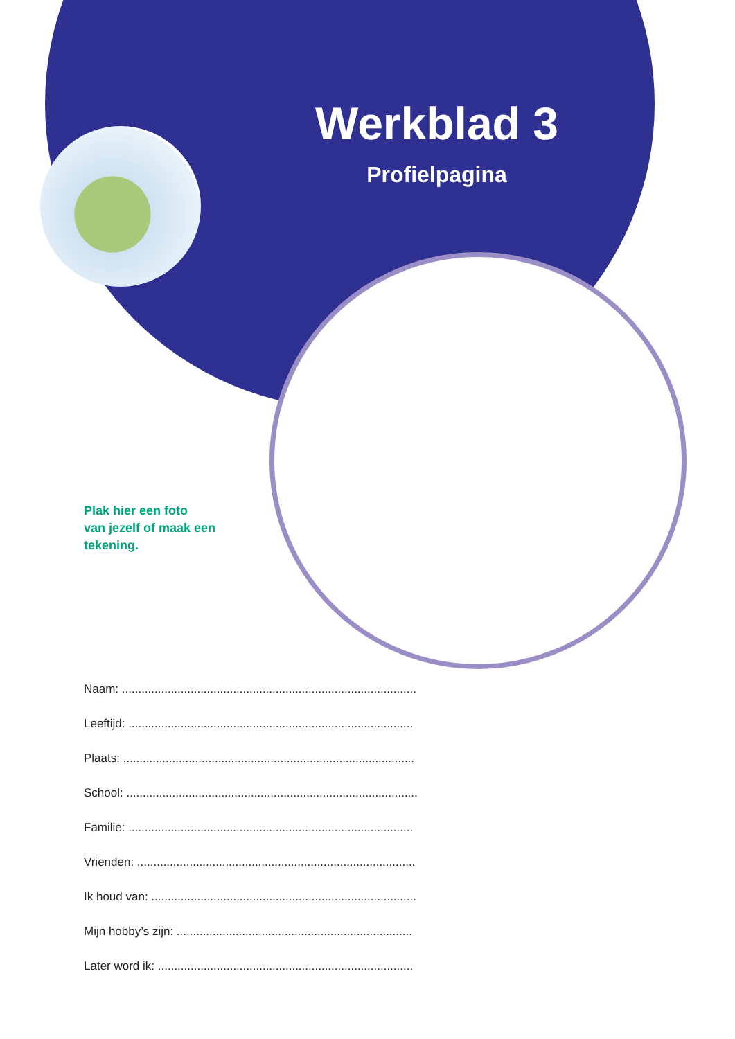Werkblad 3
Profielpagina
Plak hier een foto
van jezelf of maak een
tekening.
Naam: ..........................................................................................
Leeftijd: .......................................................................................
Plaats: .........................................................................................
School: .........................................................................................
Familie: .......................................................................................
Vrienden: .....................................................................................
Ik houd van: .................................................................................
Mijn hobby’s zijn: ........................................................................
Later word ik: ..............................................................................